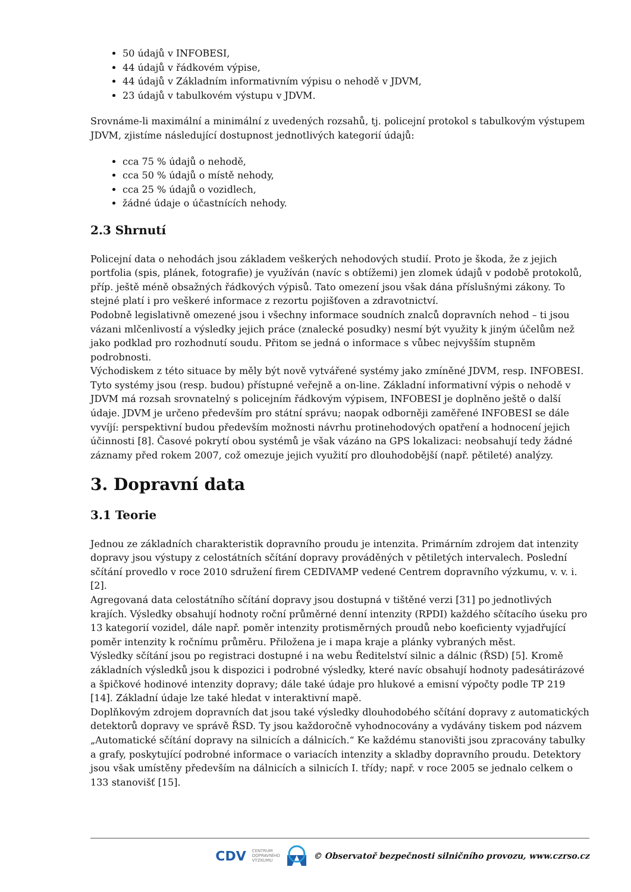50 údajů v INFOBESI,
44 údajů v řádkovém výpise,
44 údajů v Základním informativním výpisu o nehodě v JDVM,
23 údajů v tabulkovém výstupu v JDVM.
Srovnáme-li maximální a minimální z uvedených rozsahů, tj. policejní protokol s tabulkovým výstupem JDVM, zjistíme následující dostupnost jednotlivých kategorií údajů:
cca 75 % údajů o nehodě,
cca 50 % údajů o místě nehody,
cca 25 % údajů o vozidlech,
žádné údaje o účastnících nehody.
2.3 Shrnutí
Policejní data o nehodách jsou základem veškerých nehodových studií. Proto je škoda, že z jejich portfolia (spis, plánek, fotografie) je využíván (navíc s obtížemi) jen zlomek údajů v podobě protokolů, příp. ještě méně obsažných řádkových výpisů. Tato omezení jsou však dána příslušnými zákony. To stejné platí i pro veškeré informace z rezortu pojišťoven a zdravotnictví.
Podobně legislativně omezené jsou i všechny informace soudních znalců dopravních nehod – ti jsou vázani mlčenlivostí a výsledky jejich práce (znalecké posudky) nesmí být využity k jiným účelům než jako podklad pro rozhodnutí soudu. Přitom se jedná o informace s vůbec nejvyšším stupněm podrobnosti.
Východiskem z této situace by měly být nově vytvářené systémy jako zmíněné JDVM, resp. INFOBESI. Tyto systémy jsou (resp. budou) přístupné veřejně a on-line. Základní informativní výpis o nehodě v JDVM má rozsah srovnatelný s policejním řádkovým výpisem, INFOBESI je doplněno ještě o další údaje. JDVM je určeno především pro státní správu; naopak odborněji zaměřené INFOBESI se dále vyvíjí: perspektivní budou především možnosti návrhu protinehodových opatření a hodnocení jejich účinnosti [8]. Časové pokrytí obou systémů je však vázáno na GPS lokalizaci: neobsahují tedy žádné záznamy před rokem 2007, což omezuje jejich využití pro dlouhodobější (např. pětileté) analýzy.
3. Dopravní data
3.1 Teorie
Jednou ze základních charakteristik dopravního proudu je intenzita. Primárním zdrojem dat intenzity dopravy jsou výstupy z celostátních sčítání dopravy prováděných v pětiletých intervalech. Poslední sčítání provedlo v roce 2010 sdružení firem CEDIVAMP vedené Centrem dopravního výzkumu, v. v. i. [2].
Agregovaná data celostátního sčítání dopravy jsou dostupná v tištěné verzi [31] po jednotlivých krajích. Výsledky obsahují hodnoty roční průměrné denní intenzity (RPDI) každého sčítacího úseku pro 13 kategorií vozidel, dále např. poměr intenzity protisměrných proudů nebo koeficienty vyjadřující poměr intenzity k ročnímu průměru. Přiložena je i mapa kraje a plánky vybraných měst.
Výsledky sčítání jsou po registraci dostupné i na webu Ředitelství silnic a dálnic (ŘSD) [5]. Kromě základních výsledků jsou k dispozici i podrobné výsledky, které navíc obsahují hodnoty padesátirázové a špičkové hodinové intenzity dopravy; dále také údaje pro hlukové a emisní výpočty podle TP 219 [14]. Základní údaje lze také hledat v interaktivní mapě.
Doplňkovým zdrojem dopravních dat jsou také výsledky dlouhodobého sčítání dopravy z automatických detektorů dopravy ve správě ŘSD. Ty jsou každoročně vyhodnocovány a vydávány tiskem pod názvem „Automatické sčítání dopravy na silnicích a dálnicích.“ Ke každému stanovišti jsou zpracovány tabulky a grafy, poskytující podrobné informace o variacích intenzity a skladby dopravního proudu. Detektory jsou však umístěny především na dálnicích a silnicích I. třídy; např. v roce 2005 se jednalo celkem o 133 stanovišť [15].
CDV CENTRUM
DOPRAVNÍHO
VÝZKUMU © Observatoř bezpečnosti silničního provozu, www.czrso.cz